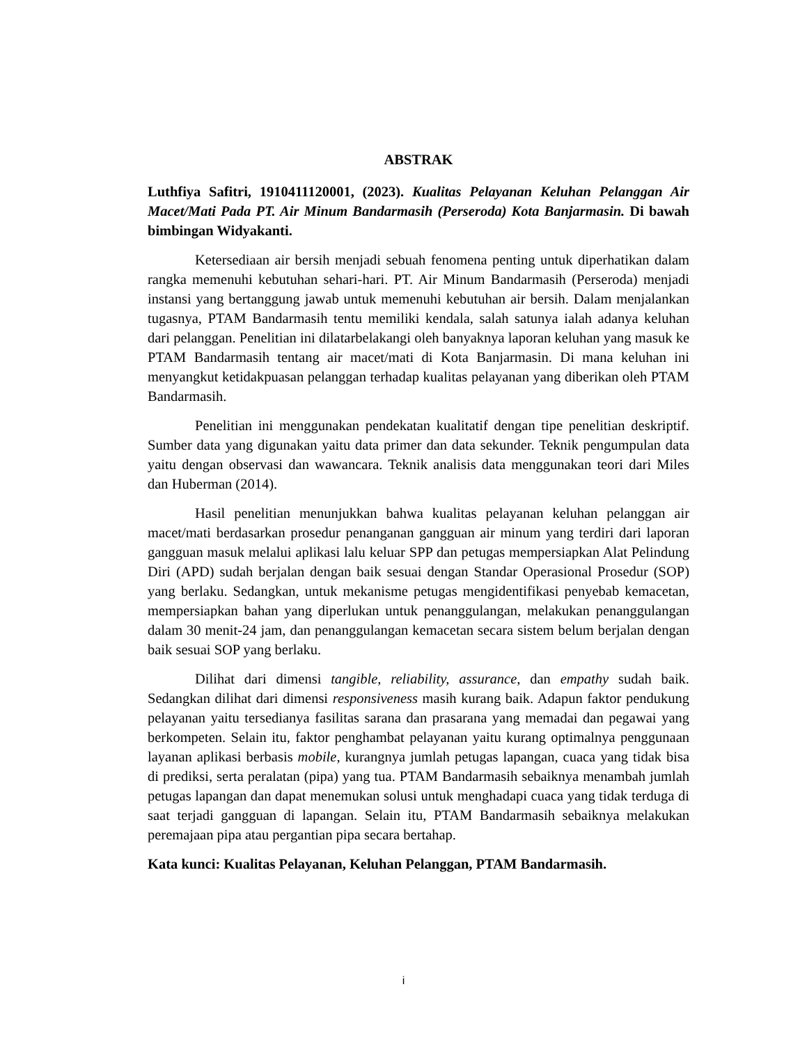ABSTRAK
Luthfiya Safitri, 1910411120001, (2023). Kualitas Pelayanan Keluhan Pelanggan Air Macet/Mati Pada PT. Air Minum Bandarmasih (Perseroda) Kota Banjarmasin. Di bawah bimbingan Widyakanti.
Ketersediaan air bersih menjadi sebuah fenomena penting untuk diperhatikan dalam rangka memenuhi kebutuhan sehari-hari. PT. Air Minum Bandarmasih (Perseroda) menjadi instansi yang bertanggung jawab untuk memenuhi kebutuhan air bersih. Dalam menjalankan tugasnya, PTAM Bandarmasih tentu memiliki kendala, salah satunya ialah adanya keluhan dari pelanggan. Penelitian ini dilatarbelakangi oleh banyaknya laporan keluhan yang masuk ke PTAM Bandarmasih tentang air macet/mati di Kota Banjarmasin. Di mana keluhan ini menyangkut ketidakpuasan pelanggan terhadap kualitas pelayanan yang diberikan oleh PTAM Bandarmasih.
Penelitian ini menggunakan pendekatan kualitatif dengan tipe penelitian deskriptif. Sumber data yang digunakan yaitu data primer dan data sekunder. Teknik pengumpulan data yaitu dengan observasi dan wawancara. Teknik analisis data menggunakan teori dari Miles dan Huberman (2014).
Hasil penelitian menunjukkan bahwa kualitas pelayanan keluhan pelanggan air macet/mati berdasarkan prosedur penanganan gangguan air minum yang terdiri dari laporan gangguan masuk melalui aplikasi lalu keluar SPP dan petugas mempersiapkan Alat Pelindung Diri (APD) sudah berjalan dengan baik sesuai dengan Standar Operasional Prosedur (SOP) yang berlaku. Sedangkan, untuk mekanisme petugas mengidentifikasi penyebab kemacetan, mempersiapkan bahan yang diperlukan untuk penanggulangan, melakukan penanggulangan dalam 30 menit-24 jam, dan penanggulangan kemacetan secara sistem belum berjalan dengan baik sesuai SOP yang berlaku.
Dilihat dari dimensi tangible, reliability, assurance, dan empathy sudah baik. Sedangkan dilihat dari dimensi responsiveness masih kurang baik. Adapun faktor pendukung pelayanan yaitu tersedianya fasilitas sarana dan prasarana yang memadai dan pegawai yang berkompeten. Selain itu, faktor penghambat pelayanan yaitu kurang optimalnya penggunaan layanan aplikasi berbasis mobile, kurangnya jumlah petugas lapangan, cuaca yang tidak bisa di prediksi, serta peralatan (pipa) yang tua. PTAM Bandarmasih sebaiknya menambah jumlah petugas lapangan dan dapat menemukan solusi untuk menghadapi cuaca yang tidak terduga di saat terjadi gangguan di lapangan. Selain itu, PTAM Bandarmasih sebaiknya melakukan peremajaan pipa atau pergantian pipa secara bertahap.
Kata kunci: Kualitas Pelayanan, Keluhan Pelanggan, PTAM Bandarmasih.
i